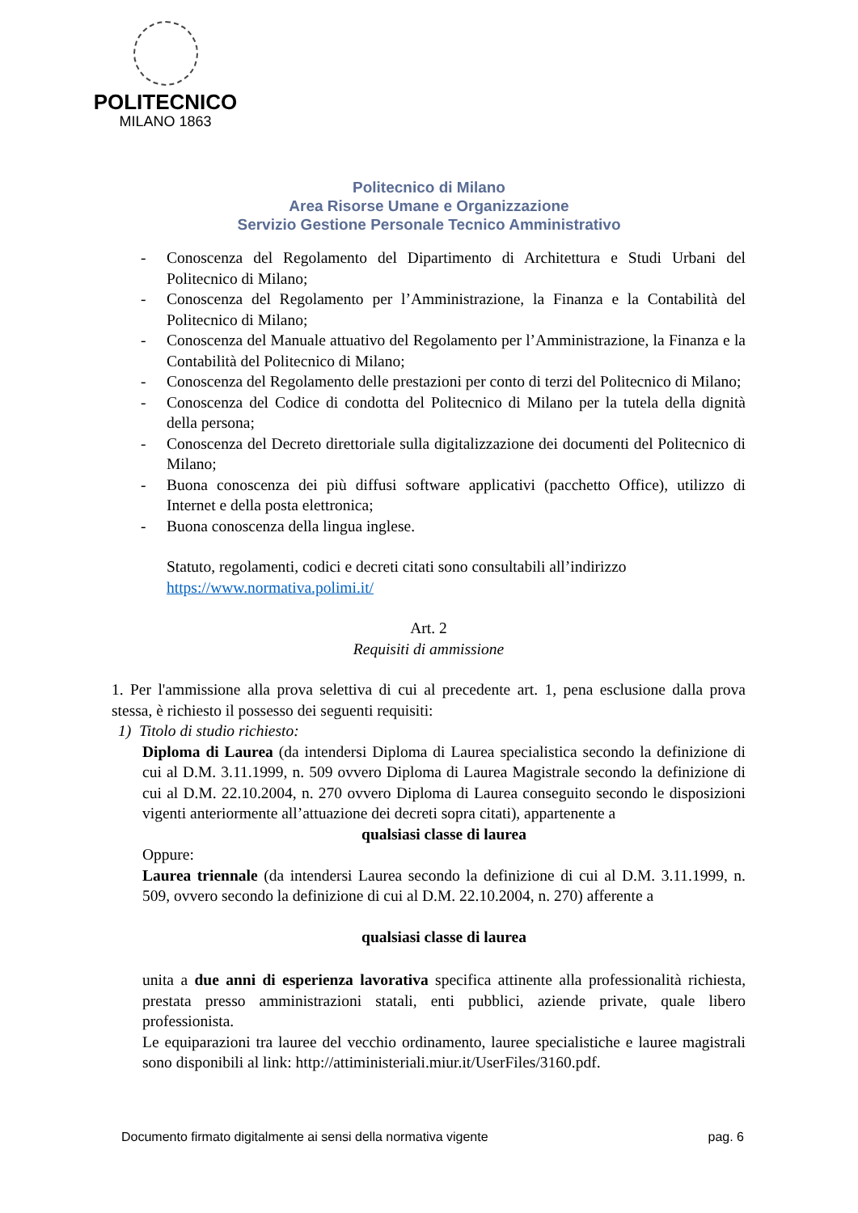POLITECNICO
MILANO 1863
Politecnico di Milano
Area Risorse Umane e Organizzazione
Servizio Gestione Personale Tecnico Amministrativo
- Conoscenza del Regolamento del Dipartimento di Architettura e Studi Urbani del Politecnico di Milano;
- Conoscenza del Regolamento per l’Amministrazione, la Finanza e la Contabilità del Politecnico di Milano;
- Conoscenza del Manuale attuativo del Regolamento per l’Amministrazione, la Finanza e la Contabilità del Politecnico di Milano;
- Conoscenza del Regolamento delle prestazioni per conto di terzi del Politecnico di Milano;
- Conoscenza del Codice di condotta del Politecnico di Milano per la tutela della dignità della persona;
- Conoscenza del Decreto direttoriale sulla digitalizzazione dei documenti del Politecnico di Milano;
- Buona conoscenza dei più diffusi software applicativi (pacchetto Office), utilizzo di Internet e della posta elettronica;
- Buona conoscenza della lingua inglese.
Statuto, regolamenti, codici e decreti citati sono consultabili all’indirizzo
https://www.normativa.polimi.it/
Art. 2
Requisiti di ammissione
1. Per l'ammissione alla prova selettiva di cui al precedente art. 1, pena esclusione dalla prova stessa, è richiesto il possesso dei seguenti requisiti:
1) Titolo di studio richiesto:
Diploma di Laurea (da intendersi Diploma di Laurea specialistica secondo la definizione di cui al D.M. 3.11.1999, n. 509 ovvero Diploma di Laurea Magistrale secondo la definizione di cui al D.M. 22.10.2004, n. 270 ovvero Diploma di Laurea conseguito secondo le disposizioni vigenti anteriormente all’attuazione dei decreti sopra citati), appartenente a
qualsiasi classe di laurea
Oppure:
Laurea triennale (da intendersi Laurea secondo la definizione di cui al D.M. 3.11.1999, n. 509, ovvero secondo la definizione di cui al D.M. 22.10.2004, n. 270) afferente a
qualsiasi classe di laurea
unita a due anni di esperienza lavorativa specifica attinente alla professionalità richiesta, prestata presso amministrazioni statali, enti pubblici, aziende private, quale libero professionista.
Le equiparazioni tra lauree del vecchio ordinamento, lauree specialistiche e lauree magistrali sono disponibili al link: http://attiministeriali.miur.it/UserFiles/3160.pdf.
Documento firmato digitalmente ai sensi della normativa vigente pag. 6